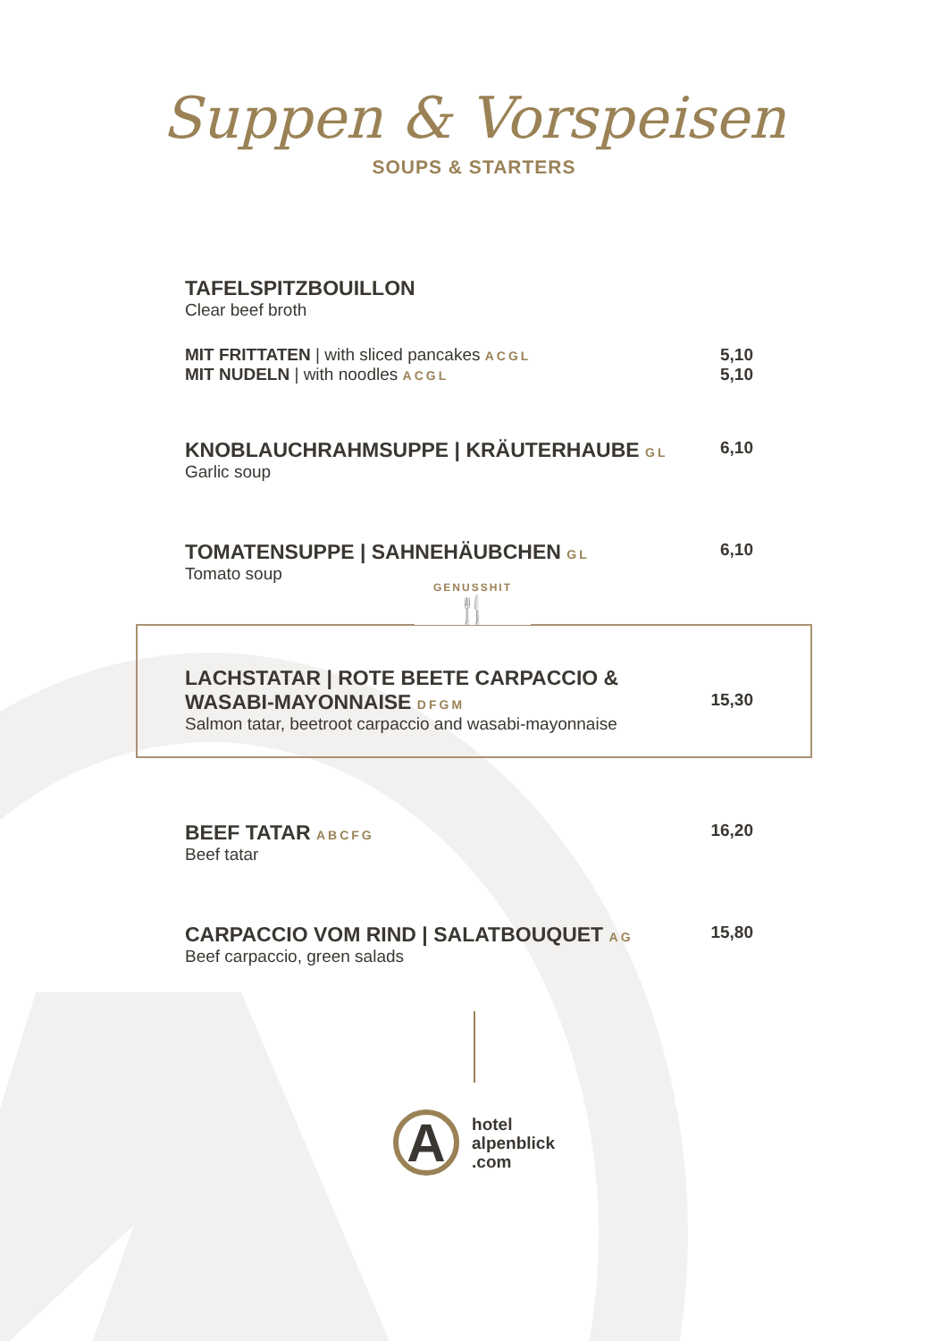Suppen & Vorspeisen
SOUPS & STARTERS
TAFELSPITZBOUILLON
Clear beef broth
MIT FRITTATEN | with sliced pancakes ACGL
MIT NUDELN | with noodles ACGL
5,10
5,10
KNOBLAUCHRAHMSUPPE | KRÄUTERHAUBE GL
Garlic soup
6,10
TOMATENSUPPE | SAHNEHÄUBCHEN GL
Tomato soup
6,10
GENUSSHIT
🍴
LACHSTATAR | ROTE BEETE CARPACCIO &
WASABI-MAYONNAISE DFGM
Salmon tatar, beetroot carpaccio and wasabi-mayonnaise
15,30
BEEF TATAR ABCFG
Beef tatar
16,20
CARPACCIO VOM RIND | SALATBOUQUET AG
Beef carpaccio, green salads
15,80
A
hotel
alpenblick
.com